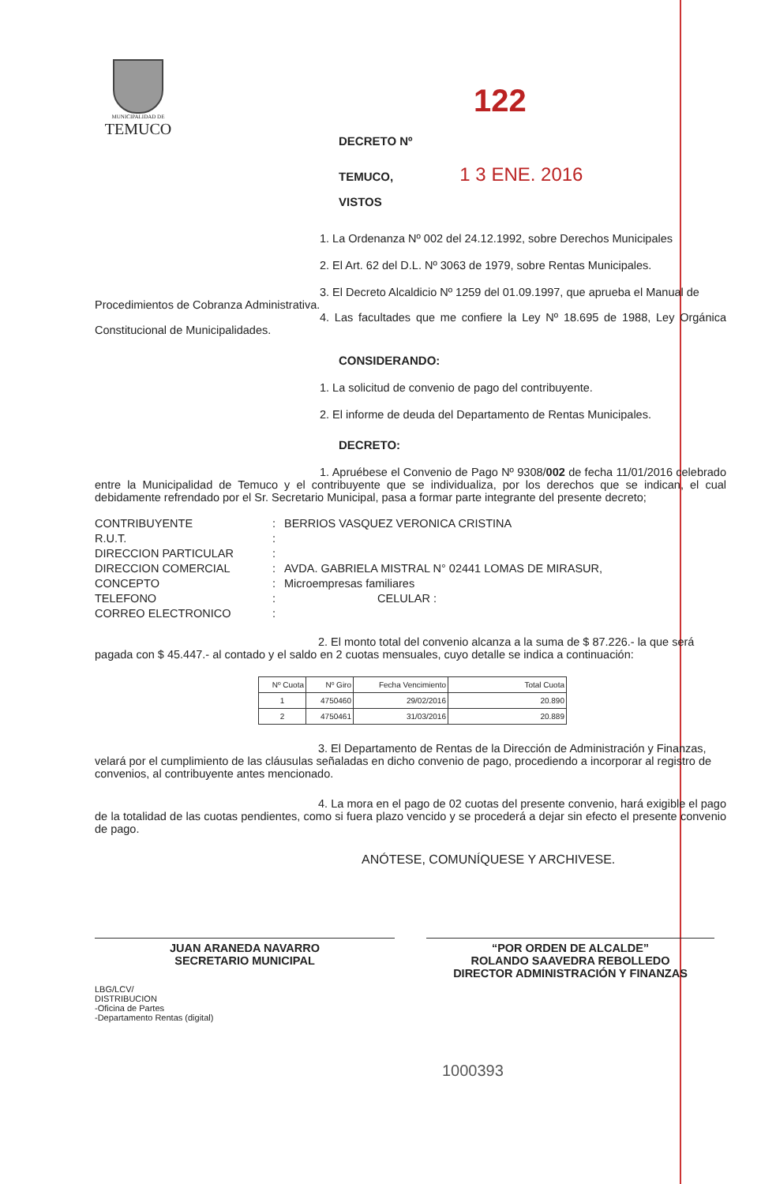MUNICIPALIDAD DE
TEMUCO
122
DECRETO Nº
TEMUCO, 1 3 ENE. 2016
VISTOS
1. La Ordenanza Nº 002 del 24.12.1992, sobre Derechos Municipales
2. El Art. 62 del D.L. Nº 3063 de 1979, sobre Rentas Municipales.
3. El Decreto Alcaldicio Nº 1259 del 01.09.1997, que aprueba el Manual de Procedimientos de Cobranza Administrativa.
4. Las facultades que me confiere la Ley Nº 18.695 de 1988, Ley Orgánica Constitucional de Municipalidades.
CONSIDERANDO:
1. La solicitud de convenio de pago del contribuyente.
2. El informe de deuda del Departamento de Rentas Municipales.
DECRETO:
1. Apruébese el Convenio de Pago Nº 9308/002 de fecha 11/01/2016 celebrado entre la Municipalidad de Temuco y el contribuyente que se individualiza, por los derechos que se indican, el cual debidamente refrendado por el Sr. Secretario Municipal, pasa a formar parte integrante del presente decreto;
| CONTRIBUYENTE | : | BERRIOS VASQUEZ VERONICA CRISTINA |
| R.U.T. | : | |
| DIRECCION PARTICULAR | : | |
| DIRECCION COMERCIAL | : | AVDA. GABRIELA MISTRAL N° 02441 LOMAS DE MIRASUR, |
| CONCEPTO | : | Microempresas familiares |
| TELEFONO | : | CELULAR : |
| CORREO ELECTRONICO | : | |
2. El monto total del convenio alcanza a la suma de $ 87.226.- la que será pagada con $ 45.447.- al contado y el saldo en 2 cuotas mensuales, cuyo detalle se indica a continuación:
| Nº Cuota | Nº Giro | Fecha Vencimiento | Total Cuota |
| --- | --- | --- | --- |
| 1 | 4750460 | 29/02/2016 | 20.890 |
| 2 | 4750461 | 31/03/2016 | 20.889 |
3. El Departamento de Rentas de la Dirección de Administración y Finanzas, velará por el cumplimiento de las cláusulas señaladas en dicho convenio de pago, procediendo a incorporar al registro de convenios, al contribuyente antes mencionado.
4. La mora en el pago de 02 cuotas del presente convenio, hará exigible el pago de la totalidad de las cuotas pendientes, como si fuera plazo vencido y se procederá a dejar sin efecto el presente convenio de pago.
ANÓTESE, COMUNÍQUESE Y ARCHIVESE.
JUAN ARANEDA NAVARRO
SECRETARIO MUNICIPAL
“POR ORDEN DE ALCALDE”
ROLANDO SAAVEDRA REBOLLEDO
DIRECTOR ADMINISTRACIÓN Y FINANZAS
LBG/LCV/
DISTRIBUCION
-Oficina de Partes
-Departamento Rentas (digital)
1000393